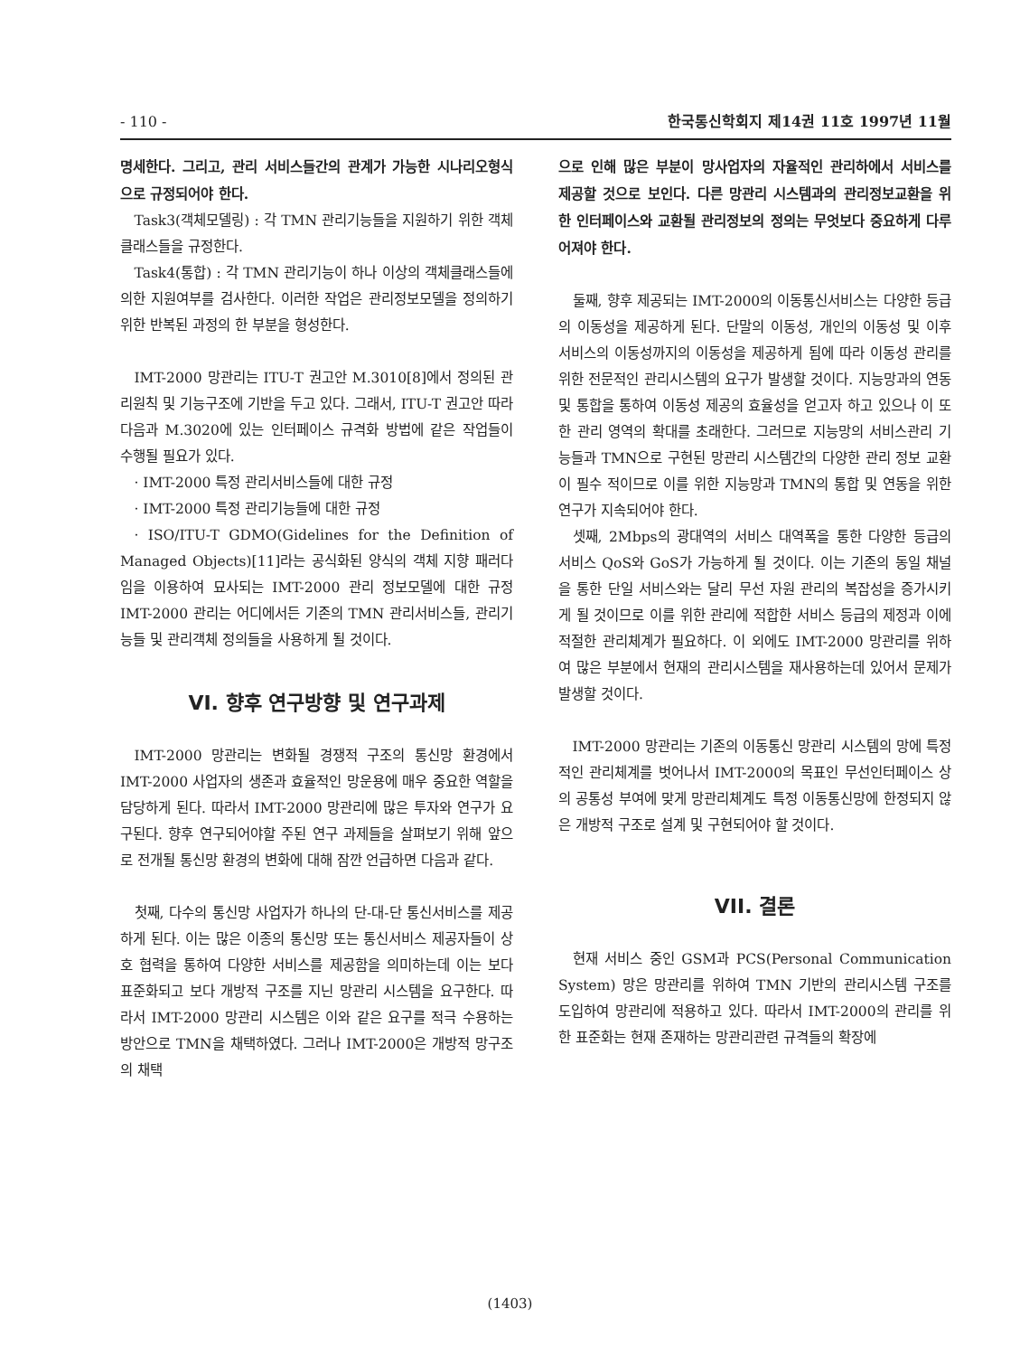- 110 - 한국통신학회지 제14권 11호 1997년 11월
명세한다. 그리고, 관리 서비스들간의 관계가 가능한 시나리오형식으로 규정되어야 한다.
Task3(객체모델링) : 각 TMN 관리기능들을 지원하기 위한 객체클래스들을 규정한다.
Task4(통합) : 각 TMN 관리기능이 하나 이상의 객체클래스들에 의한 지원여부를 검사한다. 이러한 작업은 관리정보모델을 정의하기 위한 반복된 과정의 한 부분을 형성한다.
IMT-2000 망관리는 ITU-T 권고안 M.3010[8]에서 정의된 관리원칙 및 기능구조에 기반을 두고 있다. 그래서, ITU-T 권고안 따라 다음과 M.3020에 있는 인터페이스 규격화 방법에 같은 작업들이 수행될 필요가 있다.
· IMT-2000 특정 관리서비스들에 대한 규정
· IMT-2000 특정 관리기능들에 대한 규정
· ISO/ITU-T GDMO(Gidelines for the Definition of Managed Objects)[11]라는 공식화된 양식의 객체 지향 패러다임을 이용하여 묘사되는 IMT-2000 관리 정보모델에 대한 규정 IMT-2000 관리는 어디에서든 기존의 TMN 관리서비스들, 관리기능들 및 관리객체 정의들을 사용하게 될 것이다.
VI. 향후 연구방향 및 연구과제
IMT-2000 망관리는 변화될 경쟁적 구조의 통신망 환경에서 IMT-2000 사업자의 생존과 효율적인 망운용에 매우 중요한 역할을 담당하게 된다. 따라서 IMT-2000 망관리에 많은 투자와 연구가 요구된다. 향후 연구되어야할 주된 연구 과제들을 살펴보기 위해 앞으로 전개될 통신망 환경의 변화에 대해 잠깐 언급하면 다음과 같다.
첫째, 다수의 통신망 사업자가 하나의 단-대-단 통신서비스를 제공하게 된다. 이는 많은 이종의 통신망 또는 통신서비스 제공자들이 상호 협력을 통하여 다양한 서비스를 제공함을 의미하는데 이는 보다 표준화되고 보다 개방적 구조를 지닌 망관리 시스템을 요구한다. 따라서 IMT-2000 망관리 시스템은 이와 같은 요구를 적극 수용하는 방안으로 TMN을 채택하였다. 그러나 IMT-2000은 개방적 망구조의 채택
으로 인해 많은 부분이 망사업자의 자율적인 관리하에서 서비스를 제공할 것으로 보인다. 다른 망관리 시스템과의 관리정보교환을 위한 인터페이스와 교환될 관리정보의 정의는 무엇보다 중요하게 다루어져야 한다.
둘째, 향후 제공되는 IMT-2000의 이동통신서비스는 다양한 등급의 이동성을 제공하게 된다. 단말의 이동성, 개인의 이동성 및 이후 서비스의 이동성까지의 이동성을 제공하게 됨에 따라 이동성 관리를 위한 전문적인 관리시스템의 요구가 발생할 것이다. 지능망과의 연동 및 통합을 통하여 이동성 제공의 효율성을 얻고자 하고 있으나 이 또한 관리 영역의 확대를 초래한다. 그러므로 지능망의 서비스관리 기능들과 TMN으로 구현된 망관리 시스템간의 다양한 관리 정보 교환이 필수 적이므로 이를 위한 지능망과 TMN의 통합 및 연동을 위한 연구가 지속되어야 한다.
셋째, 2Mbps의 광대역의 서비스 대역폭을 통한 다양한 등급의 서비스 QoS와 GoS가 가능하게 될 것이다. 이는 기존의 동일 채널을 통한 단일 서비스와는 달리 무선 자원 관리의 복잡성을 증가시키게 될 것이므로 이를 위한 관리에 적합한 서비스 등급의 제정과 이에 적절한 관리체계가 필요하다. 이 외에도 IMT-2000 망관리를 위하여 많은 부분에서 현재의 관리시스템을 재사용하는데 있어서 문제가 발생할 것이다.
IMT-2000 망관리는 기존의 이동통신 망관리 시스템의 망에 특정적인 관리체계를 벗어나서 IMT-2000의 목표인 무선인터페이스 상의 공통성 부여에 맞게 망관리체계도 특정 이동통신망에 한정되지 않은 개방적 구조로 설계 및 구현되어야 할 것이다.
VII. 결론
현재 서비스 중인 GSM과 PCS(Personal Communication System) 망은 망관리를 위하여 TMN 기반의 관리시스템 구조를 도입하여 망관리에 적용하고 있다. 따라서 IMT-2000의 관리를 위한 표준화는 현재 존재하는 망관리관련 규격들의 확장에
(1403)